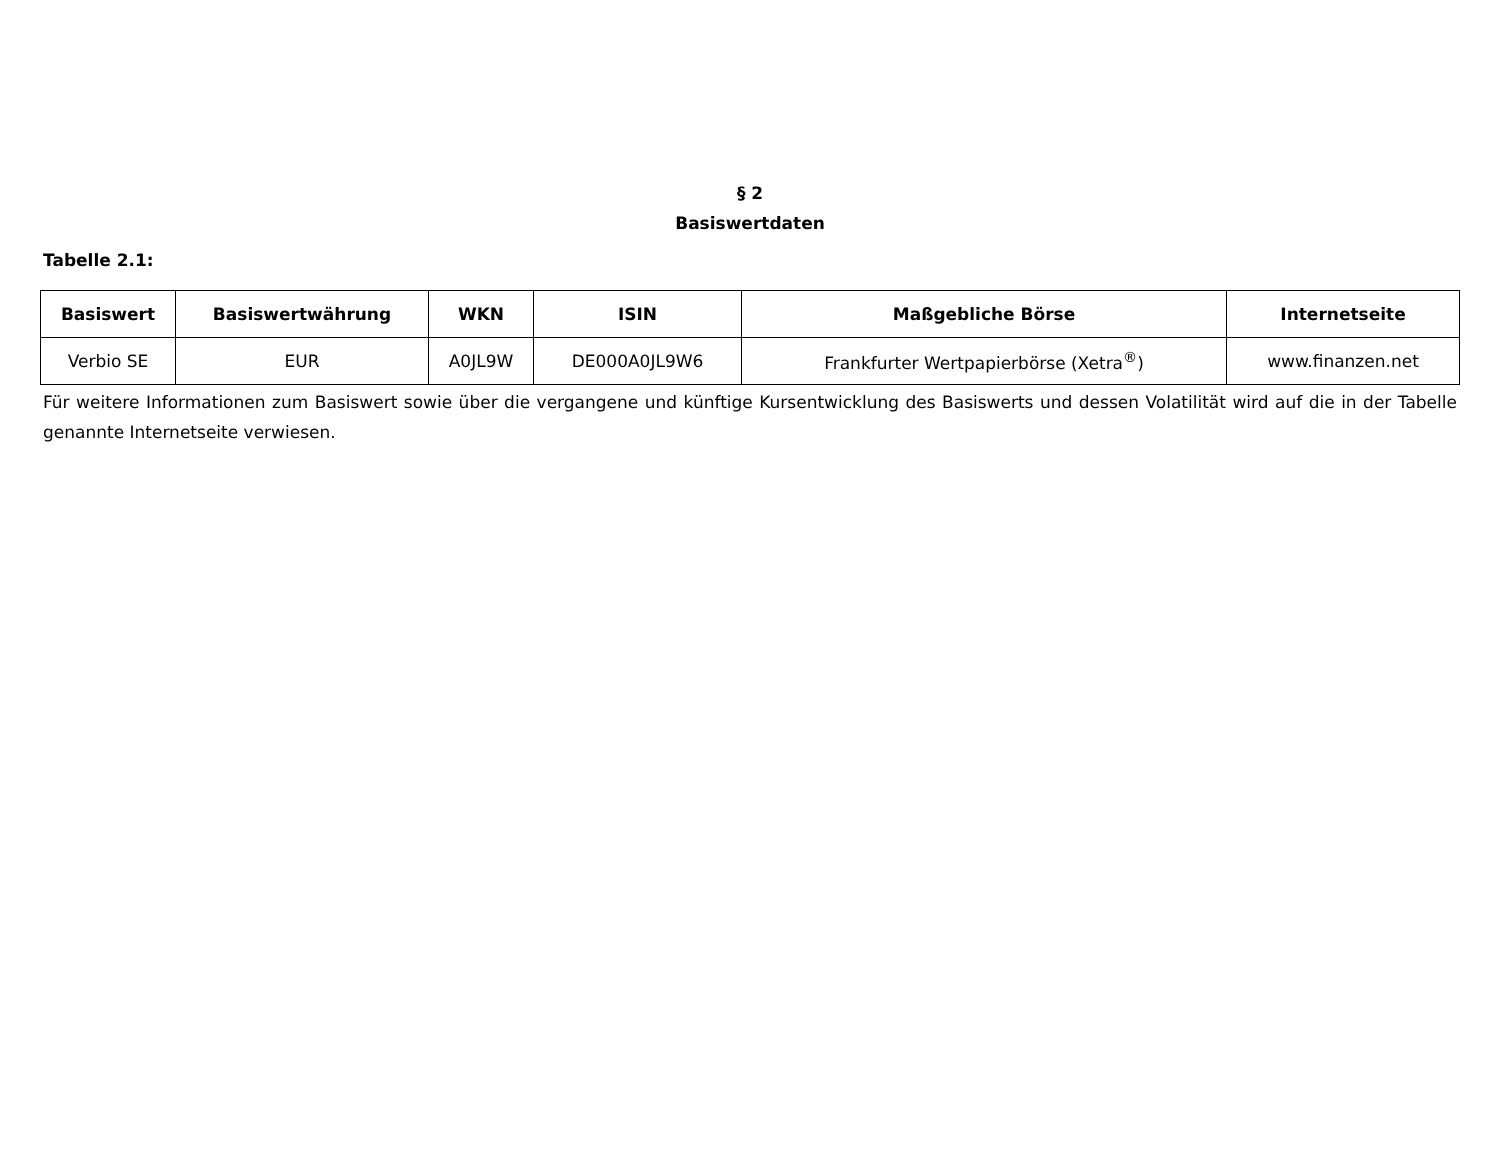§ 2
Basiswertdaten
Tabelle 2.1:
| Basiswert | Basiswertwährung | WKN | ISIN | Maßgebliche Börse | Internetseite |
| --- | --- | --- | --- | --- | --- |
| Verbio SE | EUR | A0JL9W | DE000A0JL9W6 | Frankfurter Wertpapierbörse (Xetra<sup>®</sup>) | www.finanzen.net |
Für weitere Informationen zum Basiswert sowie über die vergangene und künftige Kursentwicklung des Basiswerts und dessen Volatilität wird auf die in der Tabelle genannte Internetseite verwiesen.